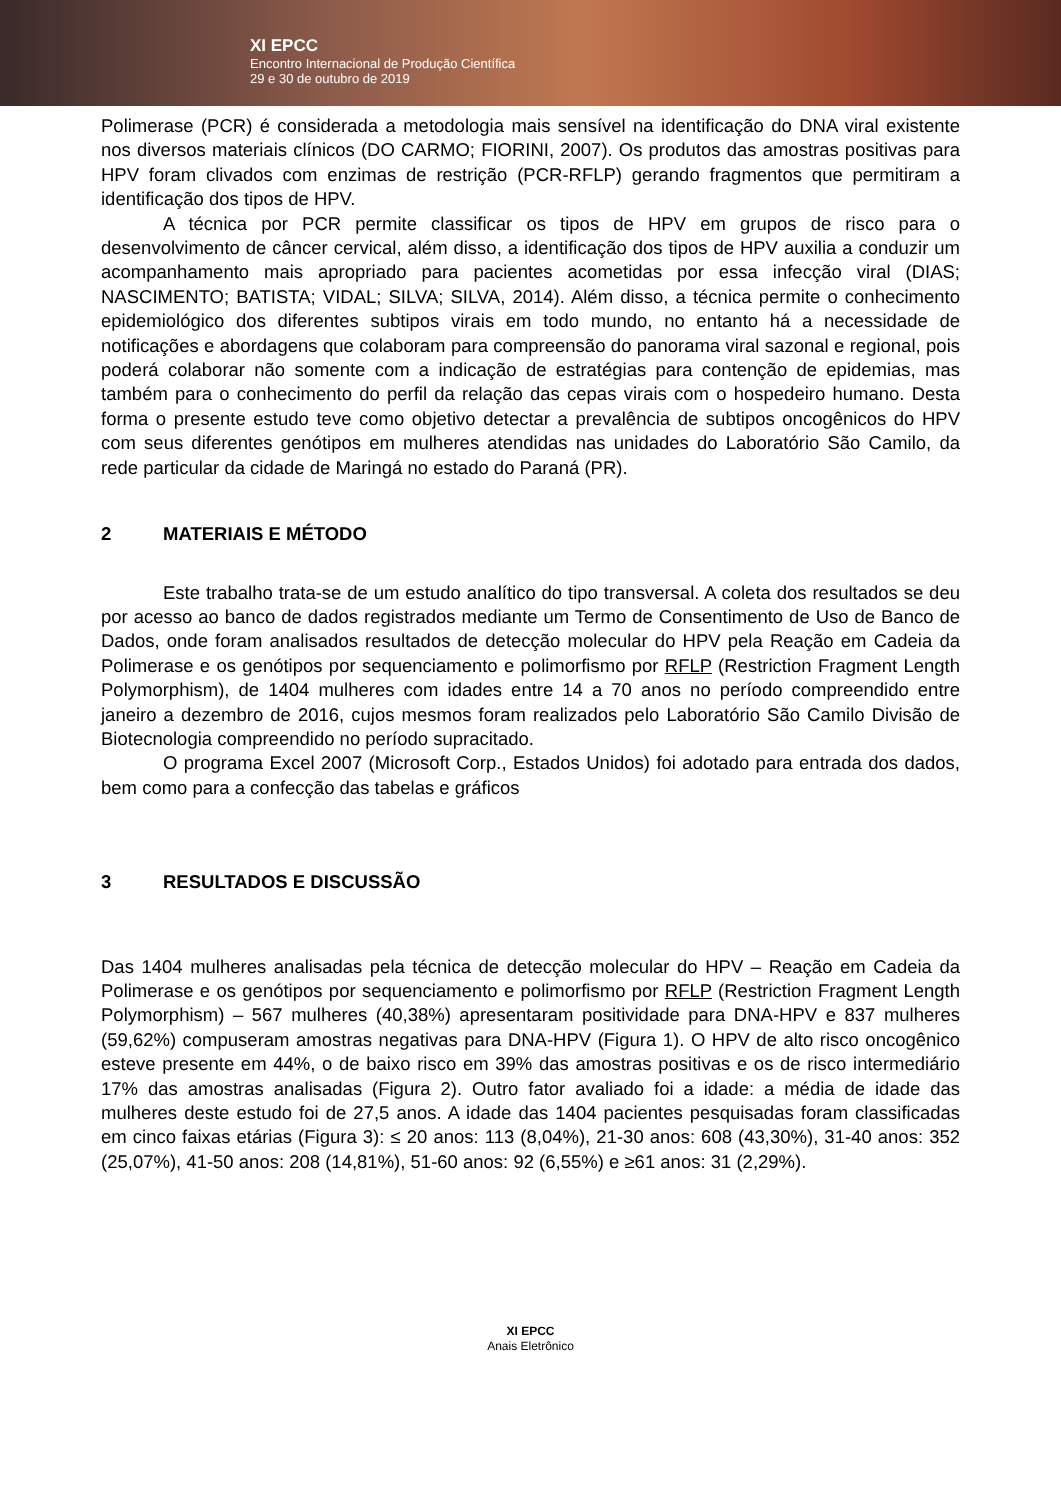XI EPCC
Encontro Internacional de Produção Científica
29 e 30 de outubro de 2019
Polimerase (PCR) é considerada a metodologia mais sensível na identificação do DNA viral existente nos diversos materiais clínicos (DO CARMO; FIORINI, 2007). Os produtos das amostras positivas para HPV foram clivados com enzimas de restrição (PCR-RFLP) gerando fragmentos que permitiram a identificação dos tipos de HPV.
A técnica por PCR permite classificar os tipos de HPV em grupos de risco para o desenvolvimento de câncer cervical, além disso, a identificação dos tipos de HPV auxilia a conduzir um acompanhamento mais apropriado para pacientes acometidas por essa infecção viral (DIAS; NASCIMENTO; BATISTA; VIDAL; SILVA; SILVA, 2014). Além disso, a técnica permite o conhecimento epidemiológico dos diferentes subtipos virais em todo mundo, no entanto há a necessidade de notificações e abordagens que colaboram para compreensão do panorama viral sazonal e regional, pois poderá colaborar não somente com a indicação de estratégias para contenção de epidemias, mas também para o conhecimento do perfil da relação das cepas virais com o hospedeiro humano. Desta forma o presente estudo teve como objetivo detectar a prevalência de subtipos oncogênicos do HPV com seus diferentes genótipos em mulheres atendidas nas unidades do Laboratório São Camilo, da rede particular da cidade de Maringá no estado do Paraná (PR).
2 MATERIAIS E MÉTODO
Este trabalho trata-se de um estudo analítico do tipo transversal. A coleta dos resultados se deu por acesso ao banco de dados registrados mediante um Termo de Consentimento de Uso de Banco de Dados, onde foram analisados resultados de detecção molecular do HPV pela Reação em Cadeia da Polimerase e os genótipos por sequenciamento e polimorfismo por RFLP (Restriction Fragment Length Polymorphism), de 1404 mulheres com idades entre 14 a 70 anos no período compreendido entre janeiro a dezembro de 2016, cujos mesmos foram realizados pelo Laboratório São Camilo Divisão de Biotecnologia compreendido no período supracitado.
O programa Excel 2007 (Microsoft Corp., Estados Unidos) foi adotado para entrada dos dados, bem como para a confecção das tabelas e gráficos
3 RESULTADOS E DISCUSSÃO
Das 1404 mulheres analisadas pela técnica de detecção molecular do HPV – Reação em Cadeia da Polimerase e os genótipos por sequenciamento e polimorfismo por RFLP (Restriction Fragment Length Polymorphism) – 567 mulheres (40,38%) apresentaram positividade para DNA-HPV e 837 mulheres (59,62%) compuseram amostras negativas para DNA-HPV (Figura 1). O HPV de alto risco oncogênico esteve presente em 44%, o de baixo risco em 39% das amostras positivas e os de risco intermediário 17% das amostras analisadas (Figura 2). Outro fator avaliado foi a idade: a média de idade das mulheres deste estudo foi de 27,5 anos. A idade das 1404 pacientes pesquisadas foram classificadas em cinco faixas etárias (Figura 3): ≤ 20 anos: 113 (8,04%), 21-30 anos: 608 (43,30%), 31-40 anos: 352 (25,07%), 41-50 anos: 208 (14,81%), 51-60 anos: 92 (6,55%) e ≥61 anos: 31 (2,29%).
XI EPCC
Anais Eletrônico